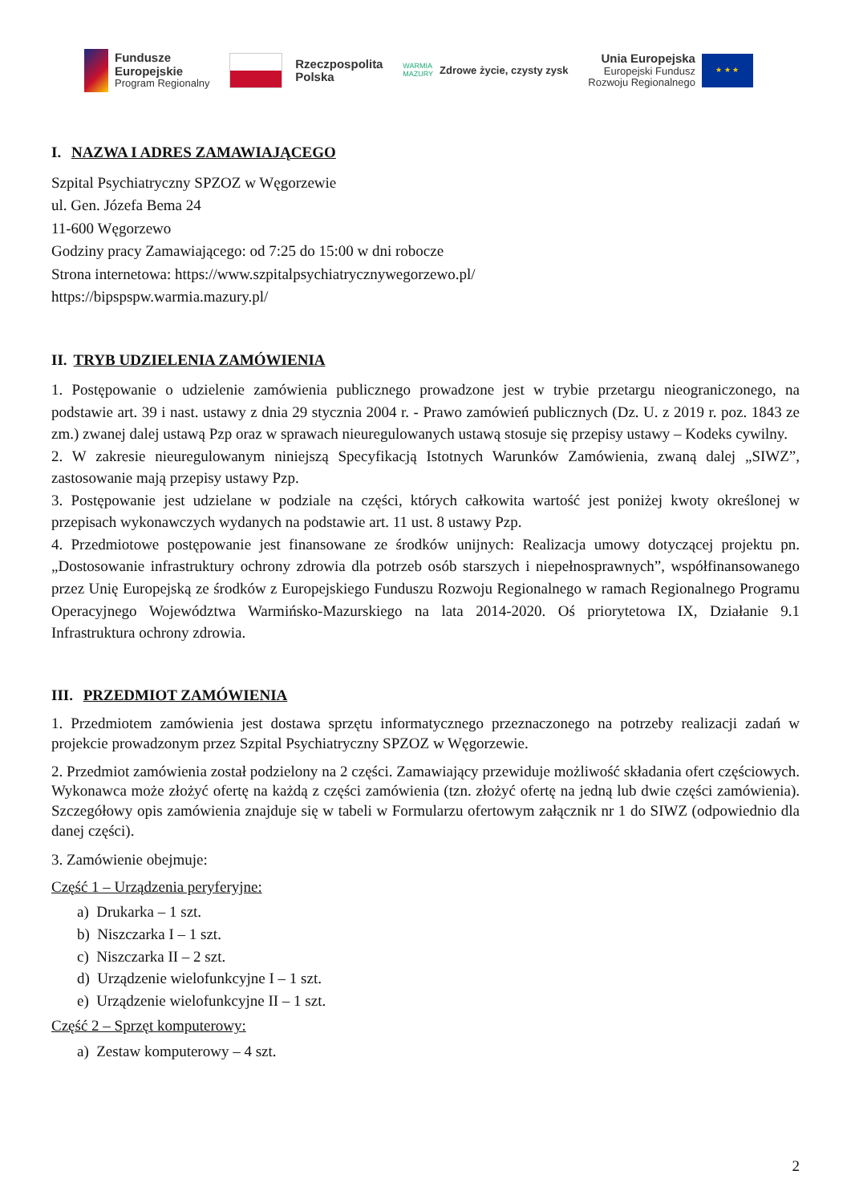Fundusze
Europejskie
Program Regionalny
Rzeczpospolita
Polska
WARMIA
MAZURY
Zdrowe życie, czysty zysk
Unia Europejska
Europejski Fundusz
Rozwoju Regionalnego
★ ★ ★
I. NAZWA I ADRES ZAMAWIAJĄCEGO
Szpital Psychiatryczny SPZOZ w Węgorzewie
ul. Gen. Józefa Bema 24
11-600 Węgorzewo
Godziny pracy Zamawiającego: od 7:25 do 15:00 w dni robocze
Strona internetowa: https://www.szpitalpsychiatrycznywegorzewo.pl/
https://bipspspw.warmia.mazury.pl/
II. TRYB UDZIELENIA ZAMÓWIENIA
1. Postępowanie o udzielenie zamówienia publicznego prowadzone jest w trybie przetargu nieograniczonego, na podstawie art. 39 i nast. ustawy z dnia 29 stycznia 2004 r. - Prawo zamówień publicznych (Dz. U. z 2019 r. poz. 1843 ze zm.) zwanej dalej ustawą Pzp oraz w sprawach nieuregulowanych ustawą stosuje się przepisy ustawy – Kodeks cywilny.
2. W zakresie nieuregulowanym niniejszą Specyfikacją Istotnych Warunków Zamówienia, zwaną dalej „SIWZ”, zastosowanie mają przepisy ustawy Pzp.
3. Postępowanie jest udzielane w podziale na części, których całkowita wartość jest poniżej kwoty określonej w przepisach wykonawczych wydanych na podstawie art. 11 ust. 8 ustawy Pzp.
4. Przedmiotowe postępowanie jest finansowane ze środków unijnych: Realizacja umowy dotyczącej projektu pn. „Dostosowanie infrastruktury ochrony zdrowia dla potrzeb osób starszych i niepełnosprawnych”, współfinansowanego przez Unię Europejską ze środków z Europejskiego Funduszu Rozwoju Regionalnego w ramach Regionalnego Programu Operacyjnego Województwa Warmińsko-Mazurskiego na lata 2014-2020. Oś priorytetowa IX, Działanie 9.1 Infrastruktura ochrony zdrowia.
III. PRZEDMIOT ZAMÓWIENIA
1. Przedmiotem zamówienia jest dostawa sprzętu informatycznego przeznaczonego na potrzeby realizacji zadań w projekcie prowadzonym przez Szpital Psychiatryczny SPZOZ w Węgorzewie.
2. Przedmiot zamówienia został podzielony na 2 części. Zamawiający przewiduje możliwość składania ofert częściowych. Wykonawca może złożyć ofertę na każdą z części zamówienia (tzn. złożyć ofertę na jedną lub dwie części zamówienia). Szczegółowy opis zamówienia znajduje się w tabeli w Formularzu ofertowym załącznik nr 1 do SIWZ (odpowiednio dla danej części).
3. Zamówienie obejmuje:
Część 1 – Urządzenia peryferyjne:
a) Drukarka – 1 szt.
b) Niszczarka I – 1 szt.
c) Niszczarka II – 2 szt.
d) Urządzenie wielofunkcyjne I – 1 szt.
e) Urządzenie wielofunkcyjne II – 1 szt.
Część 2 – Sprzęt komputerowy:
a) Zestaw komputerowy – 4 szt.
2